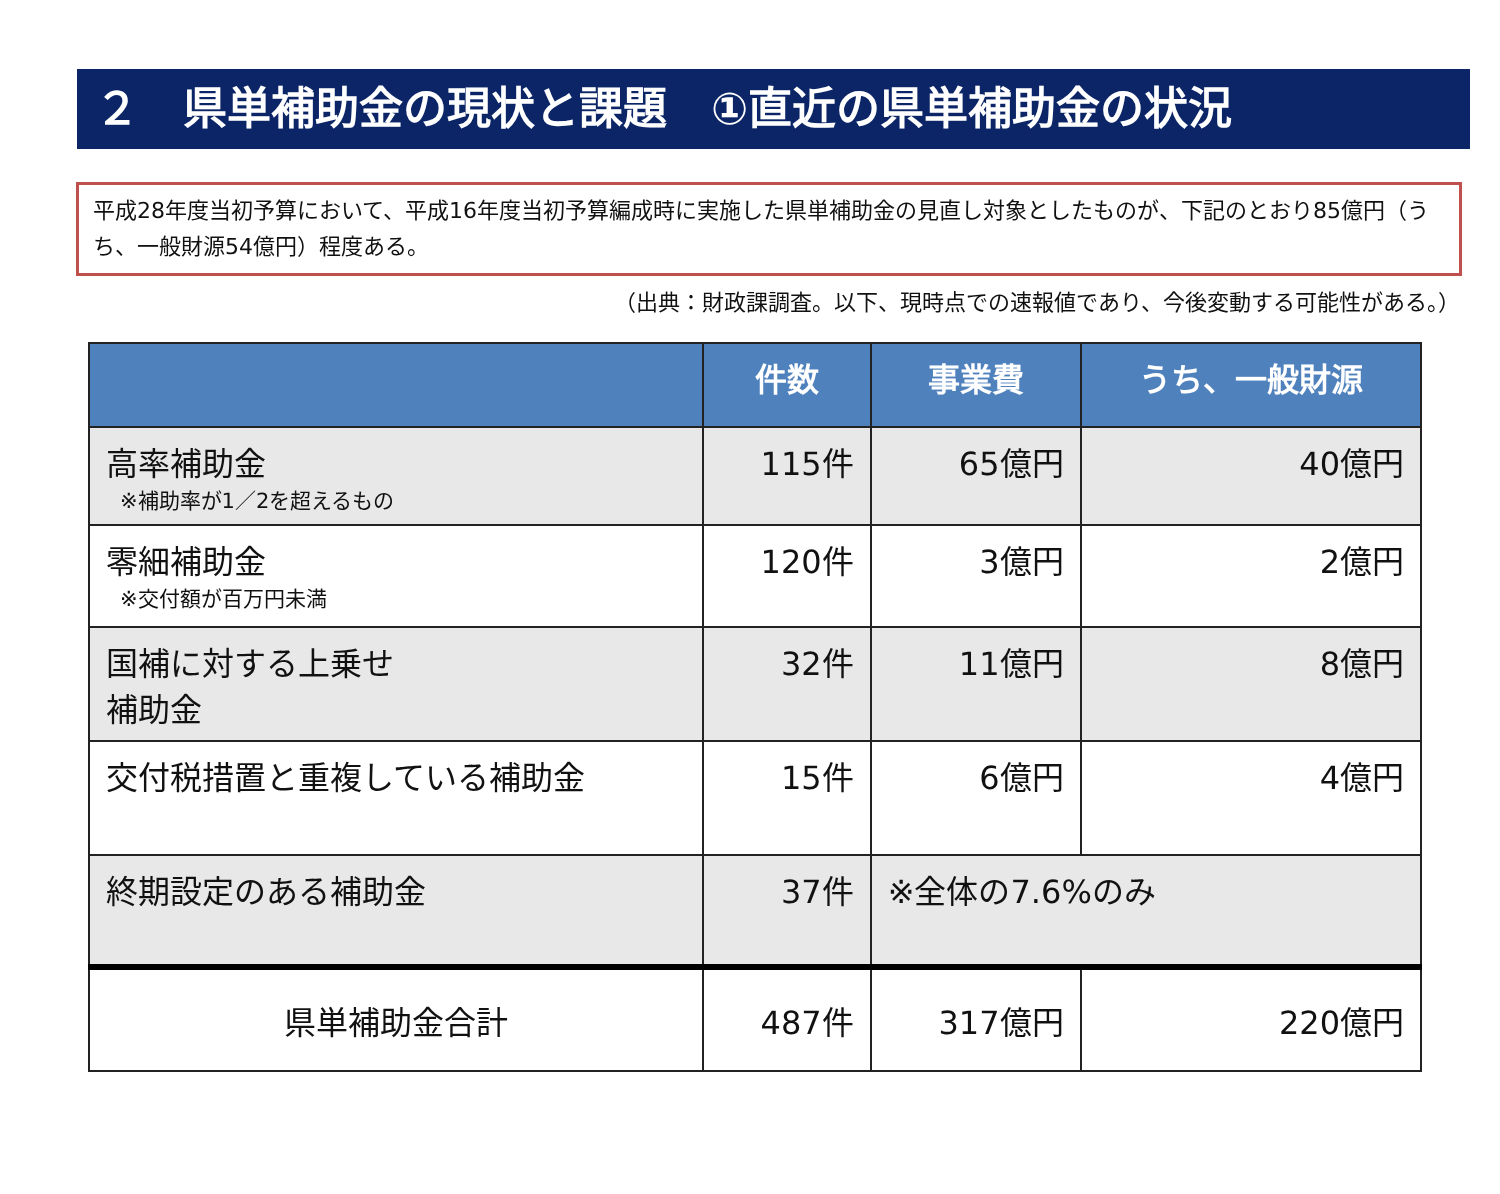２　県単補助金の現状と課題　①直近の県単補助金の状況
平成28年度当初予算において、平成16年度当初予算編成時に実施した県単補助金の見直し対象としたものが、下記のとおり85億円（うち、一般財源54億円）程度ある。
（出典：財政課調査。以下、現時点での速報値であり、今後変動する可能性がある。）
| | 件数 | 事業費 | うち、一般財源 |
| --- | --- | --- | --- |
| 高率補助金 ※補助率が1／2を超えるもの | 115件 | 65億円 | 40億円 |
| 零細補助金 ※交付額が百万円未満 | 120件 | 3億円 | 2億円 |
| 国補に対する上乗せ 補助金 | 32件 | 11億円 | 8億円 |
| 交付税措置と重複している補助金 | 15件 | 6億円 | 4億円 |
| 終期設定のある補助金 | 37件 | ※全体の7.6%のみ | |
| 県単補助金合計 | 487件 | 317億円 | 220億円 |